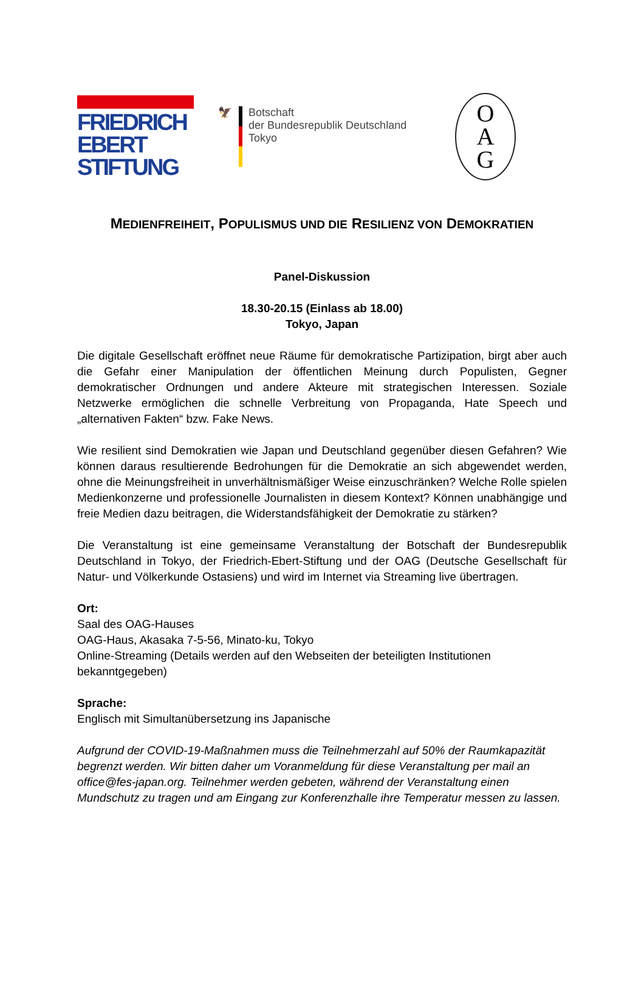FRIEDRICH
EBERT
STIFTUNG
🦅 Botschaft
der Bundesrepublik Deutschland
Tokyo
O
A
G
MEDIENFREIHEIT, POPULISMUS UND DIE RESILIENZ VON DEMOKRATIEN
Panel-Diskussion
18.30-20.15 (Einlass ab 18.00)
Tokyo, Japan
Die digitale Gesellschaft eröffnet neue Räume für demokratische Partizipation, birgt aber auch die Gefahr einer Manipulation der öffentlichen Meinung durch Populisten, Gegner demokratischer Ordnungen und andere Akteure mit strategischen Interessen. Soziale Netzwerke ermöglichen die schnelle Verbreitung von Propaganda, Hate Speech und „alternativen Fakten“ bzw. Fake News.
Wie resilient sind Demokratien wie Japan und Deutschland gegenüber diesen Gefahren? Wie können daraus resultierende Bedrohungen für die Demokratie an sich abgewendet werden, ohne die Meinungsfreiheit in unverhältnismäßiger Weise einzuschränken? Welche Rolle spielen Medienkonzerne und professionelle Journalisten in diesem Kontext? Können unabhängige und freie Medien dazu beitragen, die Widerstandsfähigkeit der Demokratie zu stärken?
Die Veranstaltung ist eine gemeinsame Veranstaltung der Botschaft der Bundesrepublik Deutschland in Tokyo, der Friedrich-Ebert-Stiftung und der OAG (Deutsche Gesellschaft für Natur- und Völkerkunde Ostasiens) und wird im Internet via Streaming live übertragen.
Ort:
Saal des OAG-Hauses
OAG-Haus, Akasaka 7-5-56, Minato-ku, Tokyo
Online-Streaming (Details werden auf den Webseiten der beteiligten Institutionen bekanntgegeben)
Sprache:
Englisch mit Simultanübersetzung ins Japanische
Aufgrund der COVID-19-Maßnahmen muss die Teilnehmerzahl auf 50% der Raumkapazität begrenzt werden. Wir bitten daher um Voranmeldung für diese Veranstaltung per mail an office@fes-japan.org. Teilnehmer werden gebeten, während der Veranstaltung einen Mundschutz zu tragen und am Eingang zur Konferenzhalle ihre Temperatur messen zu lassen.